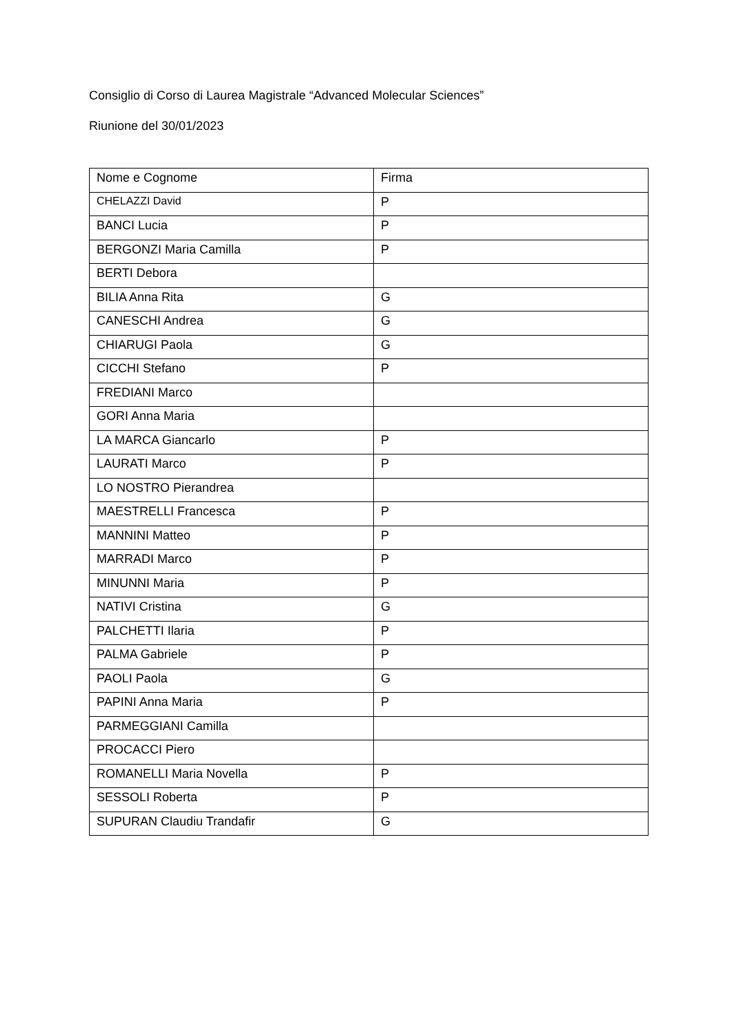Consiglio di Corso di Laurea Magistrale “Advanced Molecular Sciences”
Riunione del 30/01/2023
| Nome e Cognome | Firma |
| CHELAZZI David | P |
| BANCI Lucia | P |
| BERGONZI Maria Camilla | P |
| BERTI Debora | |
| BILIA Anna Rita | G |
| CANESCHI Andrea | G |
| CHIARUGI Paola | G |
| CICCHI Stefano | P |
| FREDIANI Marco | |
| GORI Anna Maria | |
| LA MARCA Giancarlo | P |
| LAURATI Marco | P |
| LO NOSTRO Pierandrea | |
| MAESTRELLI Francesca | P |
| MANNINI Matteo | P |
| MARRADI Marco | P |
| MINUNNI Maria | P |
| NATIVI Cristina | G |
| PALCHETTI Ilaria | P |
| PALMA Gabriele | P |
| PAOLI Paola | G |
| PAPINI Anna Maria | P |
| PARMEGGIANI Camilla | |
| PROCACCI Piero | |
| ROMANELLI Maria Novella | P |
| SESSOLI Roberta | P |
| SUPURAN Claudiu Trandafir | G |